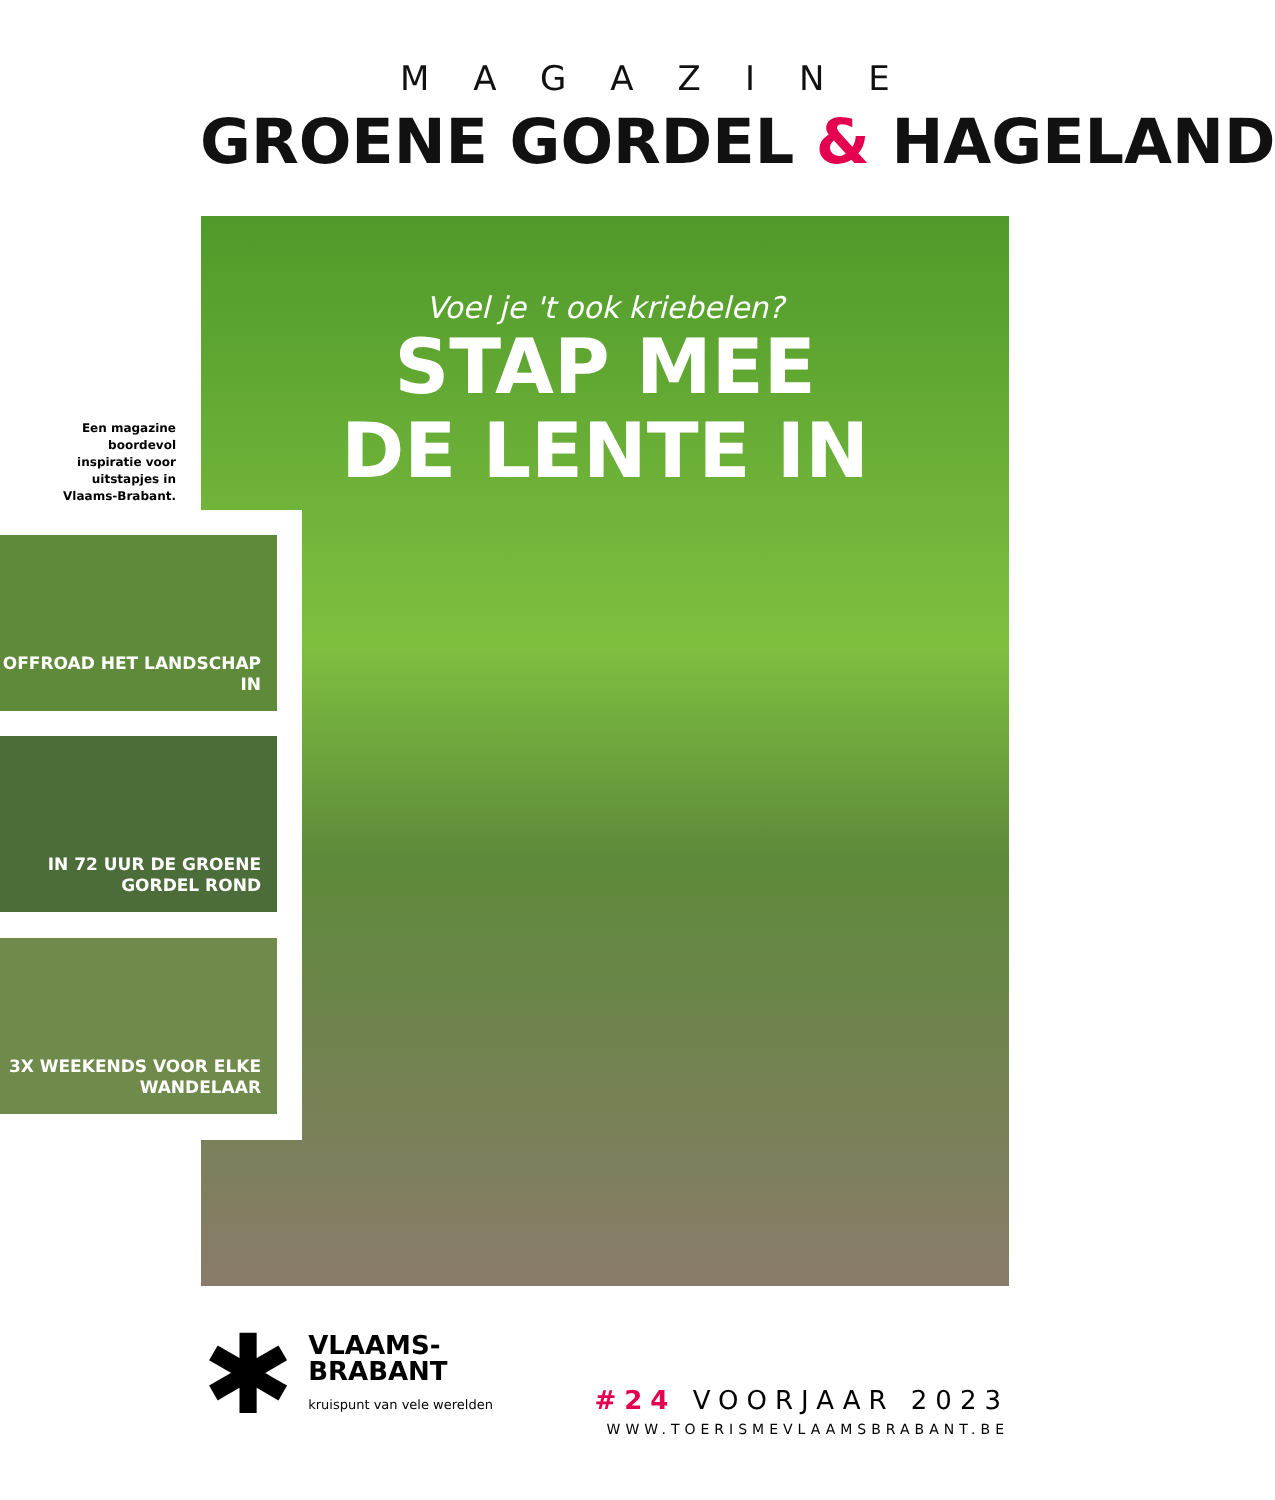MAGAZINE
GROENE GORDEL & HAGELAND
Voel je 't ook kriebelen?
STAP MEE
DE LENTE IN
Een magazine boordevol inspiratie voor uitstapjes in Vlaams-Brabant.
OFFROAD HET LANDSCHAP IN
IN 72 UUR DE GROENE GORDEL ROND
3X WEEKENDS VOOR ELKE WANDELAAR
✱
VLAAMS-
BRABANT
kruispunt van vele werelden
#24 VOORJAAR 2023
WWW.TOERISMEVLAAMSBRABANT.BE